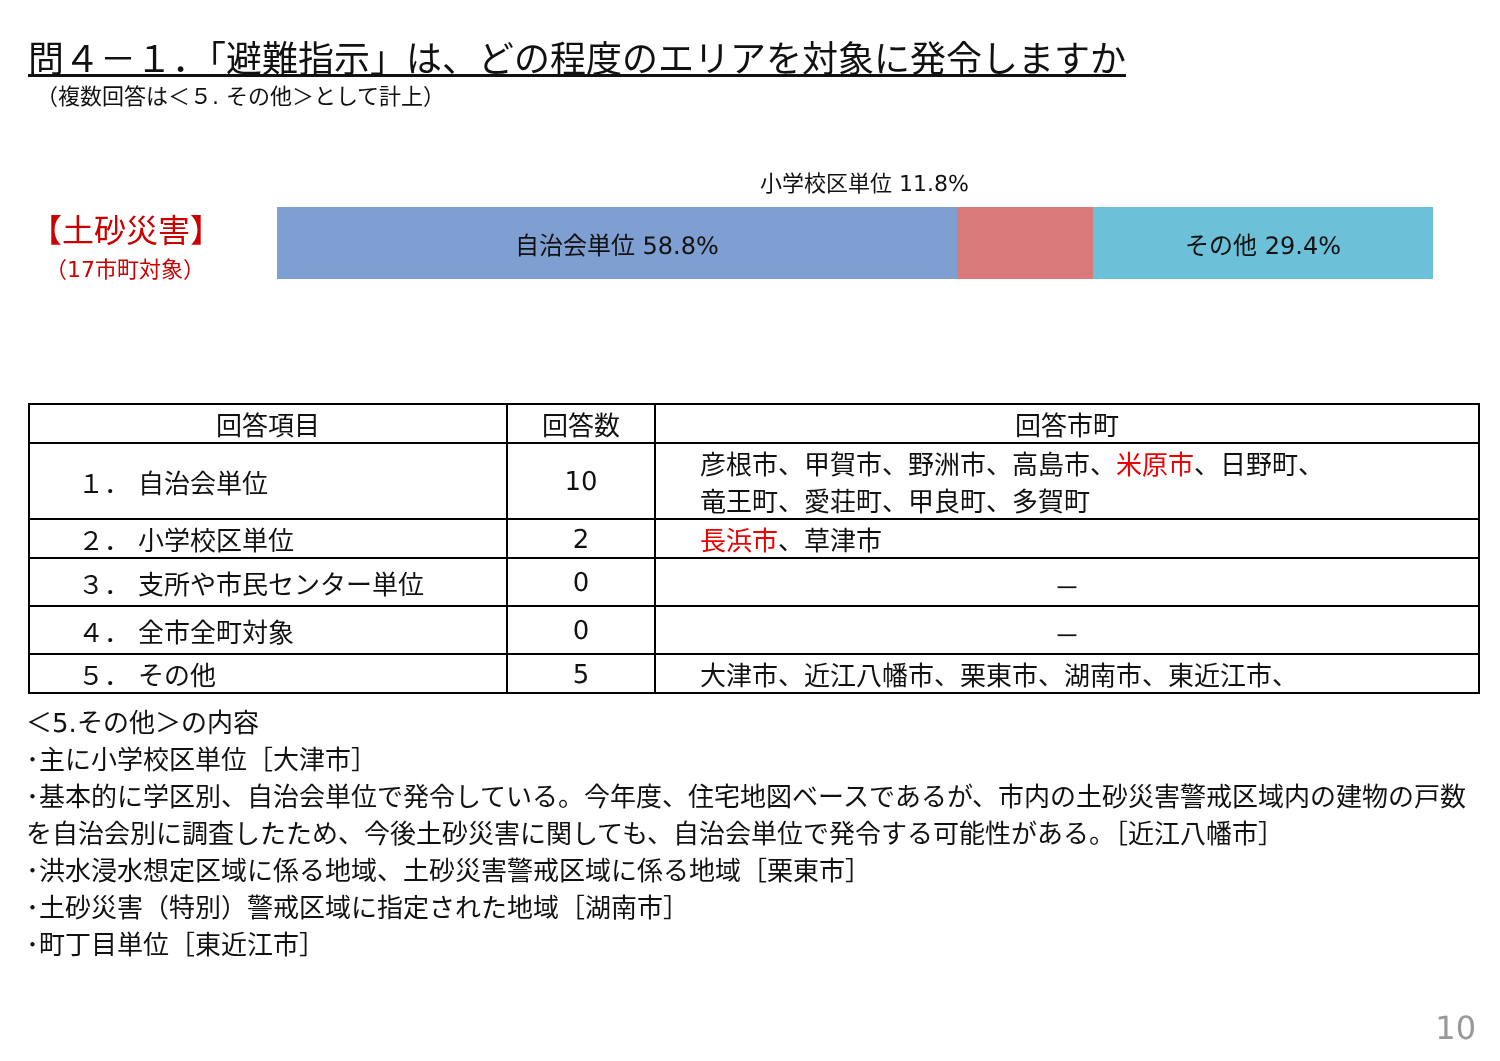問４－１．「避難指示」は、どの程度のエリアを対象に発令しますか
（複数回答は＜５. その他＞として計上）
【土砂災害】
（17市町対象）
小学校区単位 11.8%
自治会単位 58.8% その他 29.4%
| 回答項目 | 回答数 | 回答市町 |
| --- | --- | --- |
| １． 自治会単位 | 10 | 彦根市、甲賀市、野洲市、高島市、 米原市 、日野町、 竜王町、愛荘町、甲良町、多賀町 |
| ２． 小学校区単位 | 2 | 長浜市 、草津市 |
| ３． 支所や市民センター単位 | 0 | － |
| ４． 全市全町対象 | 0 | － |
| ５． その他 | 5 | 大津市、近江八幡市、栗東市、湖南市、東近江市、 |
＜5.その他＞の内容
･主に小学校区単位［大津市］
･基本的に学区別、自治会単位で発令している。今年度、住宅地図ベースであるが、市内の土砂災害警戒区域内の建物の戸数を自治会別に調査したため、今後土砂災害に関しても、自治会単位で発令する可能性がある。［近江八幡市］
･洪水浸水想定区域に係る地域、土砂災害警戒区域に係る地域［栗東市］
･土砂災害（特別）警戒区域に指定された地域［湖南市］
･町丁目単位［東近江市］
10